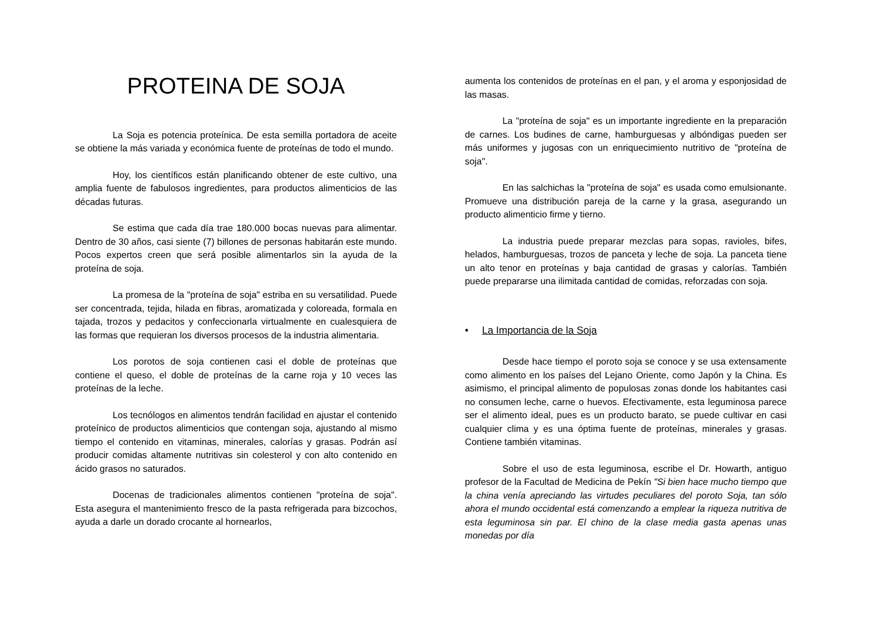PROTEINA DE SOJA
La Soja es potencia proteínica. De esta semilla portadora de aceite se obtiene la más variada y económica fuente de proteínas de todo el mundo.
Hoy, los científicos están planificando obtener de este cultivo, una amplia fuente de fabulosos ingredientes, para productos alimenticios de las décadas futuras.
Se estima que cada día trae 180.000 bocas nuevas para alimentar. Dentro de 30 años, casi siente (7) billones de personas habitarán este mundo. Pocos expertos creen que será posible alimentarlos sin la ayuda de la proteína de soja.
La promesa de la "proteína de soja" estriba en su versatilidad. Puede ser concentrada, tejida, hilada en fibras, aromatizada y coloreada, formala en tajada, trozos y pedacitos y confeccionarla virtualmente en cualesquiera de las formas que requieran los diversos procesos de la industria alimentaria.
Los porotos de soja contienen casi el doble de proteínas que contiene el queso, el doble de proteínas de la carne roja y 10 veces las proteínas de la leche.
Los tecnólogos en alimentos tendrán facilidad en ajustar el contenido proteínico de productos alimenticios que contengan soja, ajustando al mismo tiempo el contenido en vitaminas, minerales, calorías y grasas. Podrán así producir comidas altamente nutritivas sin colesterol y con alto contenido en ácido grasos no saturados.
Docenas de tradicionales alimentos contienen "proteína de soja". Esta asegura el mantenimiento fresco de la pasta refrigerada para bizcochos, ayuda a darle un dorado crocante al hornearlos,
aumenta los contenidos de proteínas en el pan, y el aroma y esponjosidad de las masas.
La "proteína de soja" es un importante ingrediente en la preparación de carnes. Los budines de carne, hamburguesas y albóndigas pueden ser más uniformes y jugosas con un enriquecimiento nutritivo de "proteína de soja".
En las salchichas la "proteína de soja" es usada como emulsionante. Promueve una distribución pareja de la carne y la grasa, asegurando un producto alimenticio firme y tierno.
La industria puede preparar mezclas para sopas, ravioles, bifes, helados, hamburguesas, trozos de panceta y leche de soja. La panceta tiene un alto tenor en proteínas y baja cantidad de grasas y calorías. También puede prepararse una ilimitada cantidad de comidas, reforzadas con soja.
• La Importancia de la Soja
Desde hace tiempo el poroto soja se conoce y se usa extensamente como alimento en los países del Lejano Oriente, como Japón y la China. Es asimismo, el principal alimento de populosas zonas donde los habitantes casi no consumen leche, carne o huevos. Efectivamente, esta leguminosa parece ser el alimento ideal, pues es un producto barato, se puede cultivar en casi cualquier clima y es una óptima fuente de proteínas, minerales y grasas. Contiene también vitaminas.
Sobre el uso de esta leguminosa, escribe el Dr. Howarth, antiguo profesor de la Facultad de Medicina de Pekín "Si bien hace mucho tiempo que la china venía apreciando las virtudes peculiares del poroto Soja, tan sólo ahora el mundo occidental está comenzando a emplear la riqueza nutritiva de esta leguminosa sin par. El chino de la clase media gasta apenas unas monedas por día